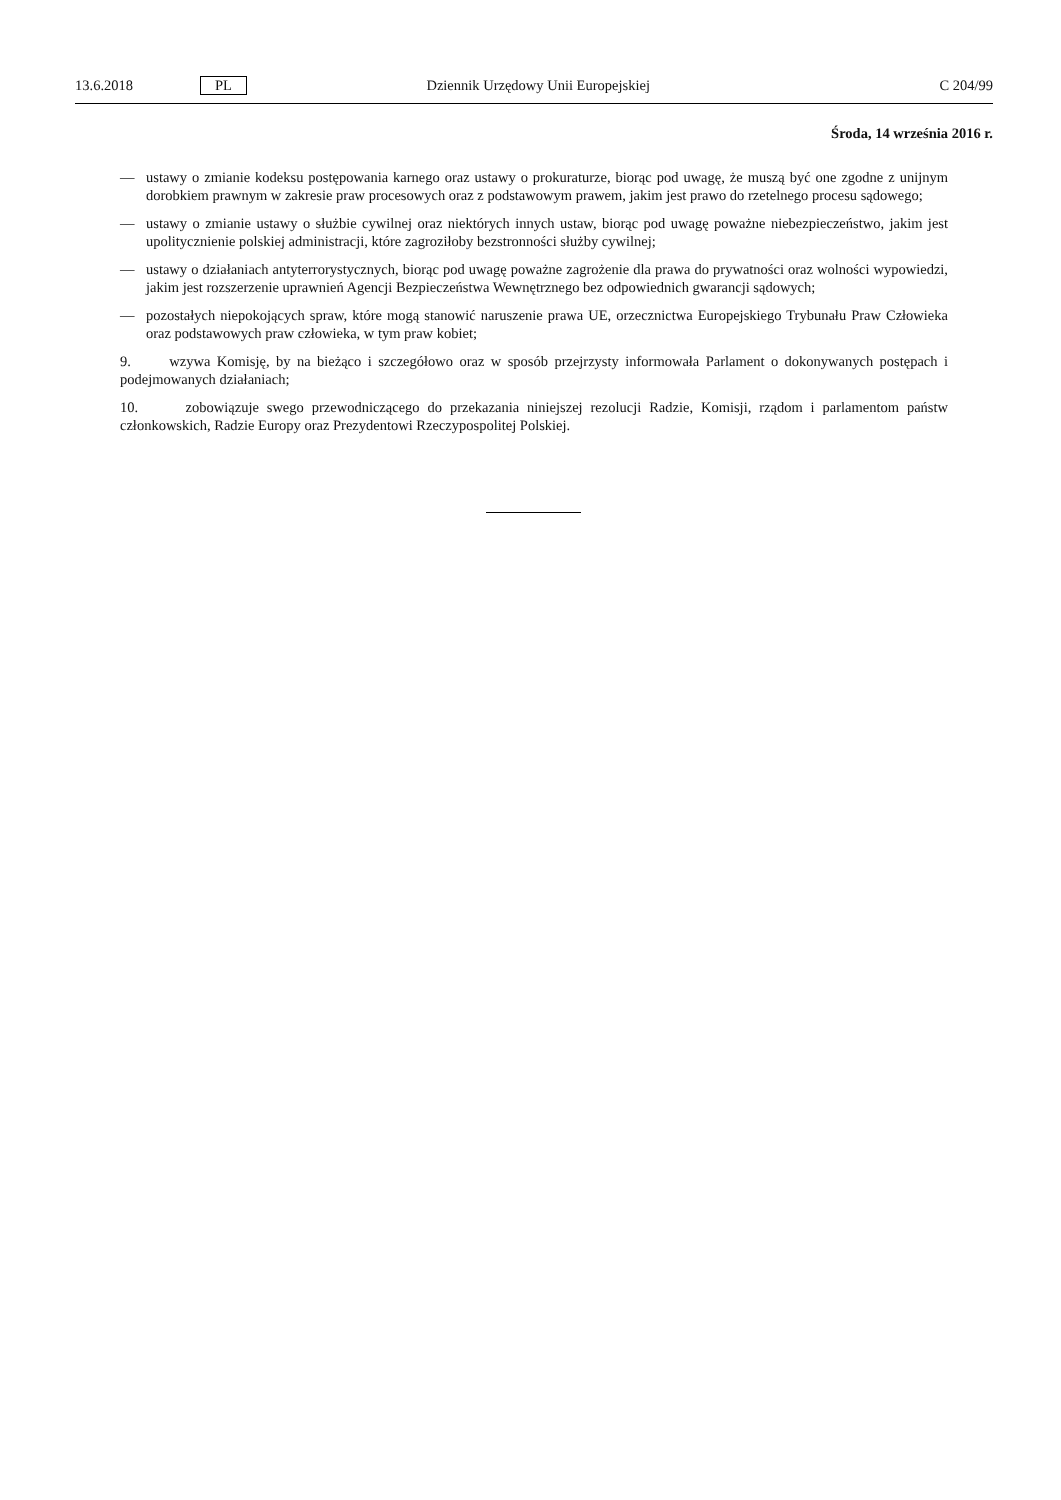13.6.2018 PL Dziennik Urzędowy Unii Europejskiej C 204/99
Środa, 14 września 2016 r.
— ustawy o zmianie kodeksu postępowania karnego oraz ustawy o prokuraturze, biorąc pod uwagę, że muszą być one zgodne z unijnym dorobkiem prawnym w zakresie praw procesowych oraz z podstawowym prawem, jakim jest prawo do rzetelnego procesu sądowego;
— ustawy o zmianie ustawy o służbie cywilnej oraz niektórych innych ustaw, biorąc pod uwagę poważne niebezpieczeństwo, jakim jest upolitycznienie polskiej administracji, które zagroziłoby bezstronności służby cywilnej;
— ustawy o działaniach antyterrorystycznych, biorąc pod uwagę poważne zagrożenie dla prawa do prywatności oraz wolności wypowiedzi, jakim jest rozszerzenie uprawnień Agencji Bezpieczeństwa Wewnętrznego bez odpowiednich gwarancji sądowych;
— pozostałych niepokojących spraw, które mogą stanowić naruszenie prawa UE, orzecznictwa Europejskiego Trybunału Praw Człowieka oraz podstawowych praw człowieka, w tym praw kobiet;
9. wzywa Komisję, by na bieżąco i szczegółowo oraz w sposób przejrzysty informowała Parlament o dokonywanych postępach i podejmowanych działaniach;
10. zobowiązuje swego przewodniczącego do przekazania niniejszej rezolucji Radzie, Komisji, rządom i parlamentom państw członkowskich, Radzie Europy oraz Prezydentowi Rzeczypospolitej Polskiej.